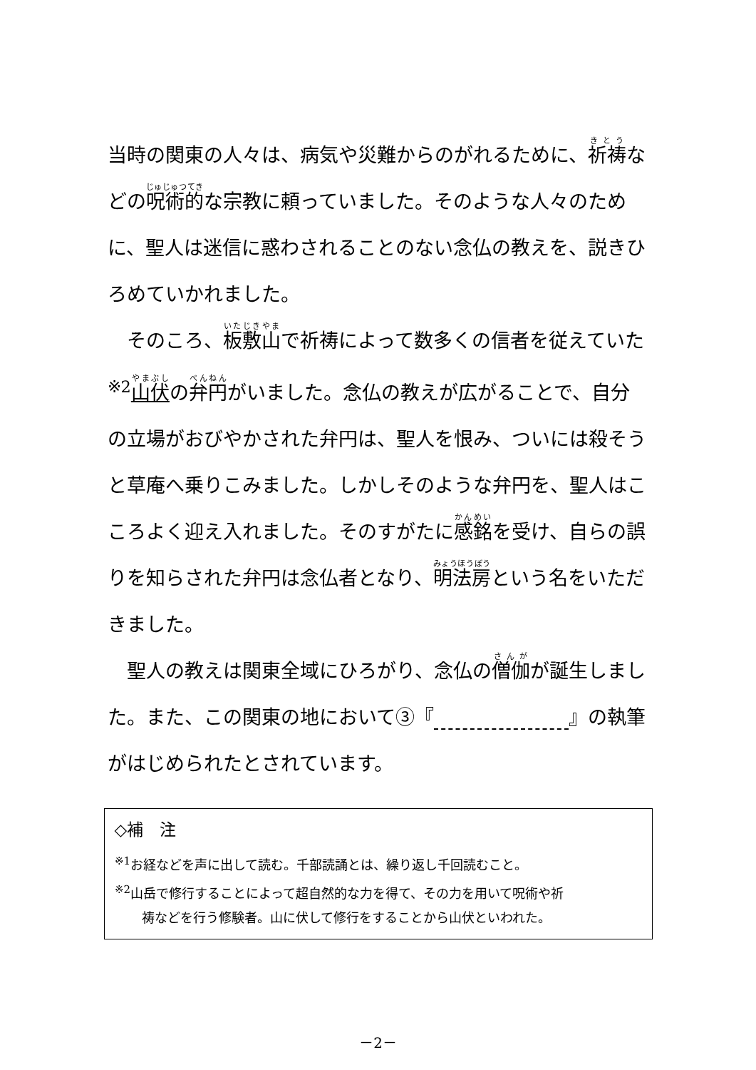当時の関東の人々は、病気や災難からのがれるために、祈祷などの呪術的な宗教に頼っていました。そのような人々のために、聖人は迷信に惑わされることのない念仏の教えを、説きひろめていかれました。
　そのころ、板敷山で祈祷によって数多くの信者を従えていた<sup>※2</sup>山伏の弁円がいました。念仏の教えが広がることで、自分の立場がおびやかされた弁円は、聖人を恨み、ついには殺そうと草庵へ乗りこみました。しかしそのような弁円を、聖人はこころよく迎え入れました。そのすがたに感銘を受け、自らの誤りを知らされた弁円は念仏者となり、明法房という名をいただきました。
　聖人の教えは関東全域にひろがり、念仏の僧伽が誕生しました。また、この関東の地において③『　　　　　　　 』の執筆がはじめられたとされています。
◇補　注
<sup>※1</sup>お経などを声に出して読む。千部読誦とは、繰り返し千回読むこと。
<sup>※2</sup>山岳で修行することによって超自然的な力を得て、その力を用いて呪術や祈
祷などを行う修験者。山に伏して修行をすることから山伏といわれた。
－2－